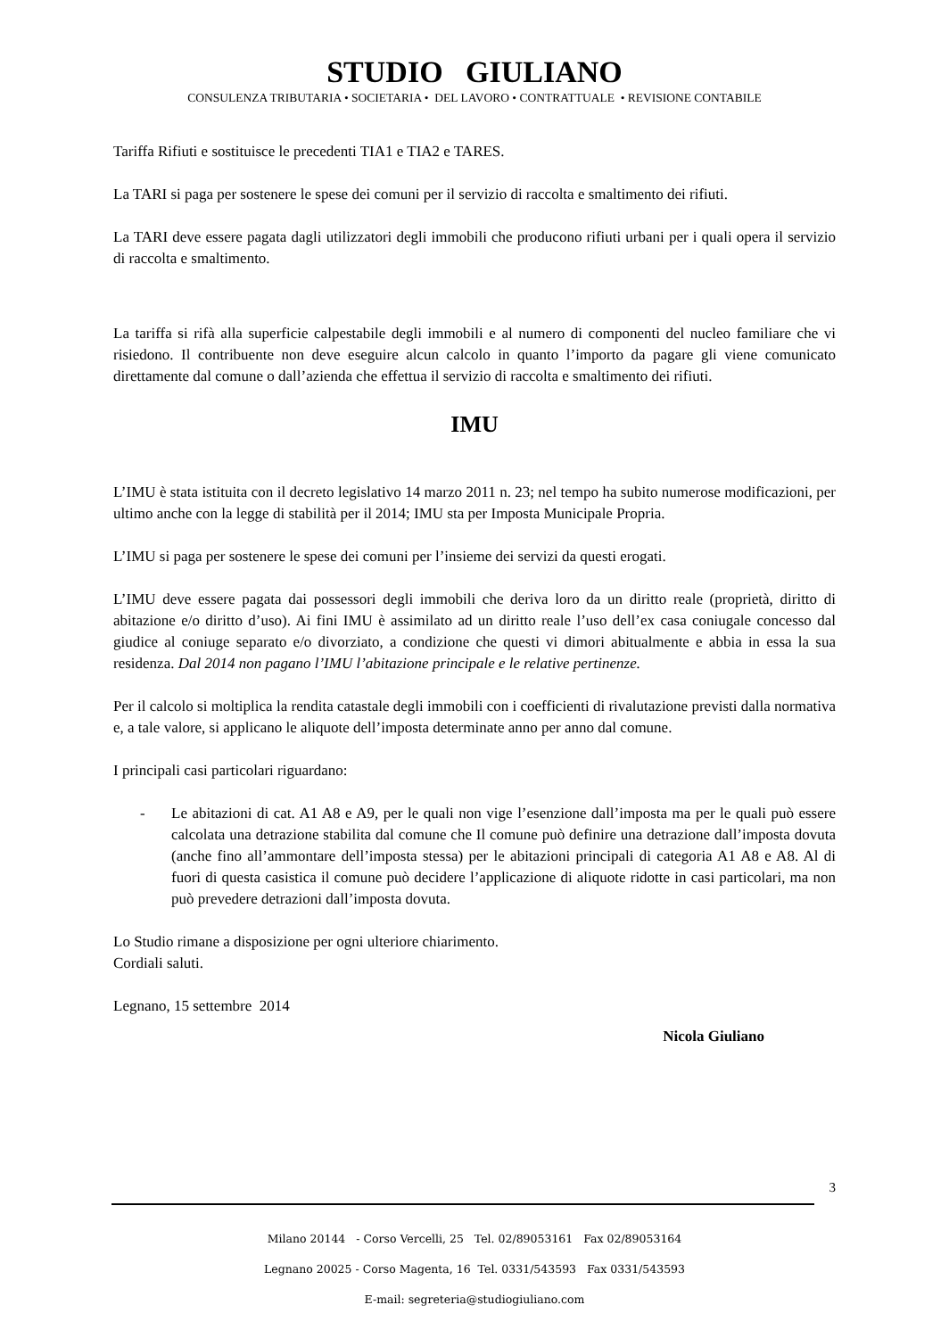STUDIO GIULIANO
CONSULENZA TRIBUTARIA • SOCIETARIA • DEL LAVORO • CONTRATTUALE • REVISIONE CONTABILE
Tariffa Rifiuti e sostituisce le precedenti TIA1 e TIA2 e TARES.
La TARI si paga per sostenere le spese dei comuni per il servizio di raccolta e smaltimento dei rifiuti.
La TARI deve essere pagata dagli utilizzatori degli immobili che producono rifiuti urbani per i quali opera il servizio di raccolta e smaltimento.
La tariffa si rifà alla superficie calpestabile degli immobili e al numero di componenti del nucleo familiare che vi risiedono. Il contribuente non deve eseguire alcun calcolo in quanto l’importo da pagare gli viene comunicato direttamente dal comune o dall’azienda che effettua il servizio di raccolta e smaltimento dei rifiuti.
IMU
L’IMU è stata istituita con il decreto legislativo 14 marzo 2011 n. 23; nel tempo ha subito numerose modificazioni, per ultimo anche con la legge di stabilità per il 2014; IMU sta per Imposta Municipale Propria.
L’IMU si paga per sostenere le spese dei comuni per l’insieme dei servizi da questi erogati.
L’IMU deve essere pagata dai possessori degli immobili che deriva loro da un diritto reale (proprietà, diritto di abitazione e/o diritto d’uso). Ai fini IMU è assimilato ad un diritto reale l’uso dell’ex casa coniugale concesso dal giudice al coniuge separato e/o divorziato, a condizione che questi vi dimori abitualmente e abbia in essa la sua residenza. Dal 2014 non pagano l’IMU l’abitazione principale e le relative pertinenze.
Per il calcolo si moltiplica la rendita catastale degli immobili con i coefficienti di rivalutazione previsti dalla normativa e, a tale valore, si applicano le aliquote dell’imposta determinate anno per anno dal comune.
I principali casi particolari riguardano:
- Le abitazioni di cat. A1 A8 e A9, per le quali non vige l’esenzione dall’imposta ma per le quali può essere calcolata una detrazione stabilita dal comune che Il comune può definire una detrazione dall’imposta dovuta (anche fino all’ammontare dell’imposta stessa) per le abitazioni principali di categoria A1 A8 e A8. Al di fuori di questa casistica il comune può decidere l’applicazione di aliquote ridotte in casi particolari, ma non può prevedere detrazioni dall’imposta dovuta.
Lo Studio rimane a disposizione per ogni ulteriore chiarimento.
Cordiali saluti.
Legnano, 15 settembre 2014
Nicola Giuliano
3
Milano 20144 - Corso Vercelli, 25 Tel. 02/89053161 Fax 02/89053164
Legnano 20025 - Corso Magenta, 16 Tel. 0331/543593 Fax 0331/543593
E-mail: segreteria@studiogiuliano.com